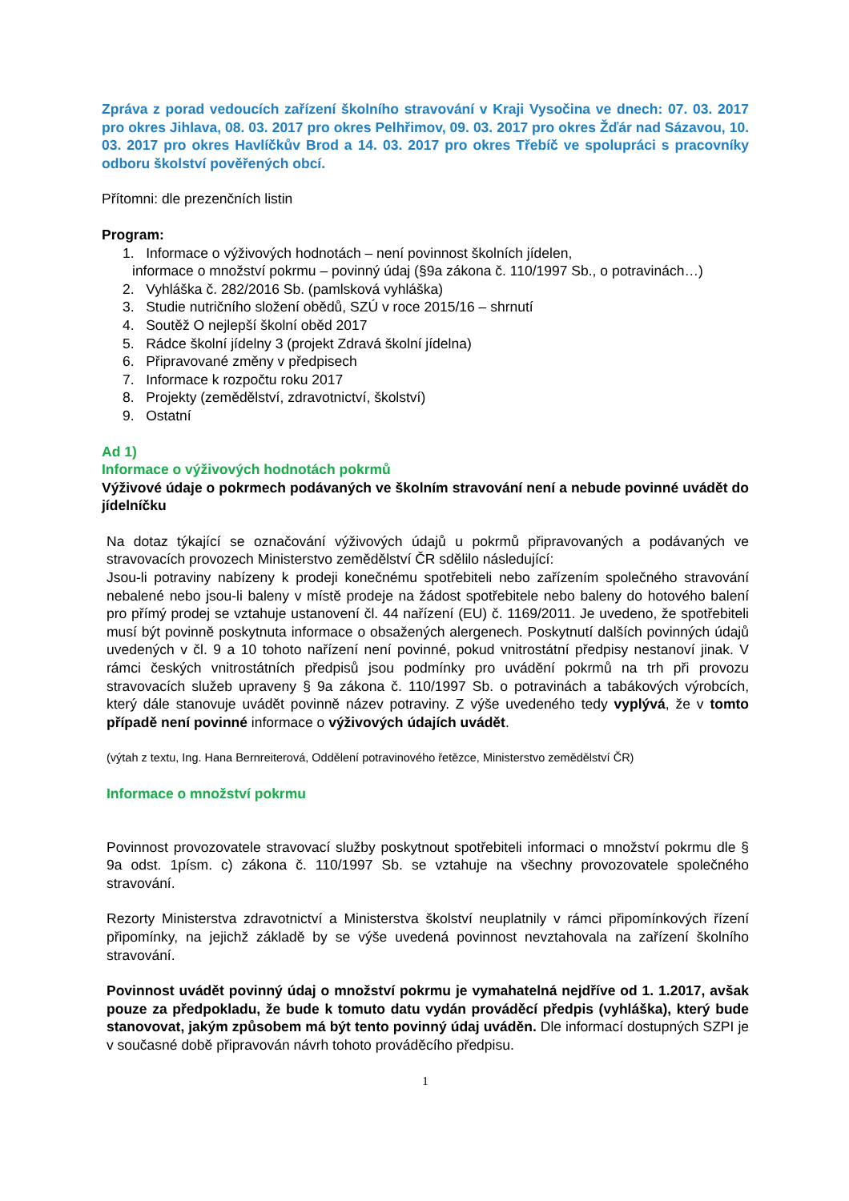Zpráva z porad vedoucích zařízení školního stravování v Kraji Vysočina ve dnech: 07. 03. 2017 pro okres Jihlava, 08. 03. 2017 pro okres Pelhřimov, 09. 03. 2017 pro okres Žďár nad Sázavou, 10. 03. 2017 pro okres Havlíčkův Brod a 14. 03. 2017 pro okres Třebíč ve spolupráci s pracovníky odboru školství pověřených obcí.
Přítomni: dle prezenčních listin
Program:
1. Informace o výživových hodnotách – není povinnost školních jídelen,
informace o množství pokrmu – povinný údaj (§9a zákona č. 110/1997 Sb., o potravinách…)
2. Vyhláška č. 282/2016 Sb. (pamlsková vyhláška)
3. Studie nutričního složení obědů, SZÚ v roce 2015/16 – shrnutí
4. Soutěž O nejlepší školní oběd 2017
5. Rádce školní jídelny 3 (projekt Zdravá školní jídelna)
6. Připravované změny v předpisech
7. Informace k rozpočtu roku 2017
8. Projekty (zemědělství, zdravotnictví, školství)
9. Ostatní
Ad 1)
Informace o výživových hodnotách pokrmů
Výživové údaje o pokrmech podávaných ve školním stravování není a nebude povinné uvádět do jídelníčku
Na dotaz týkající se označování výživových údajů u pokrmů připravovaných a podávaných ve stravovacích provozech Ministerstvo zemědělství ČR sdělilo následující:
Jsou-li potraviny nabízeny k prodeji konečnému spotřebiteli nebo zařízením společného stravování nebalené nebo jsou-li baleny v místě prodeje na žádost spotřebitele nebo baleny do hotového balení pro přímý prodej se vztahuje ustanovení čl. 44 nařízení (EU) č. 1169/2011. Je uvedeno, že spotřebiteli musí být povinně poskytnuta informace o obsažených alergenech. Poskytnutí dalších povinných údajů uvedených v čl. 9 a 10 tohoto nařízení není povinné, pokud vnitrostátní předpisy nestanoví jinak. V rámci českých vnitrostátních předpisů jsou podmínky pro uvádění pokrmů na trh při provozu stravovacích služeb upraveny § 9a zákona č. 110/1997 Sb. o potravinách a tabákových výrobcích, který dále stanovuje uvádět povinně název potraviny. Z výše uvedeného tedy vyplývá, že v tomto případě není povinné informace o výživových údajích uvádět.
(výtah z textu, Ing. Hana Bernreiterová, Oddělení potravinového řetězce, Ministerstvo zemědělství ČR)
Informace o množství pokrmu
Povinnost provozovatele stravovací služby poskytnout spotřebiteli informaci o množství pokrmu dle § 9a odst. 1písm. c) zákona č. 110/1997 Sb. se vztahuje na všechny provozovatele společného stravování.
Rezorty Ministerstva zdravotnictví a Ministerstva školství neuplatnily v rámci připomínkových řízení připomínky, na jejichž základě by se výše uvedená povinnost nevztahovala na zařízení školního stravování.
Povinnost uvádět povinný údaj o množství pokrmu je vymahatelná nejdříve od 1. 1.2017, avšak pouze za předpokladu, že bude k tomuto datu vydán prováděcí předpis (vyhláška), který bude stanovovat, jakým způsobem má být tento povinný údaj uváděn. Dle informací dostupných SZPI je v současné době připravován návrh tohoto prováděcího předpisu.
1